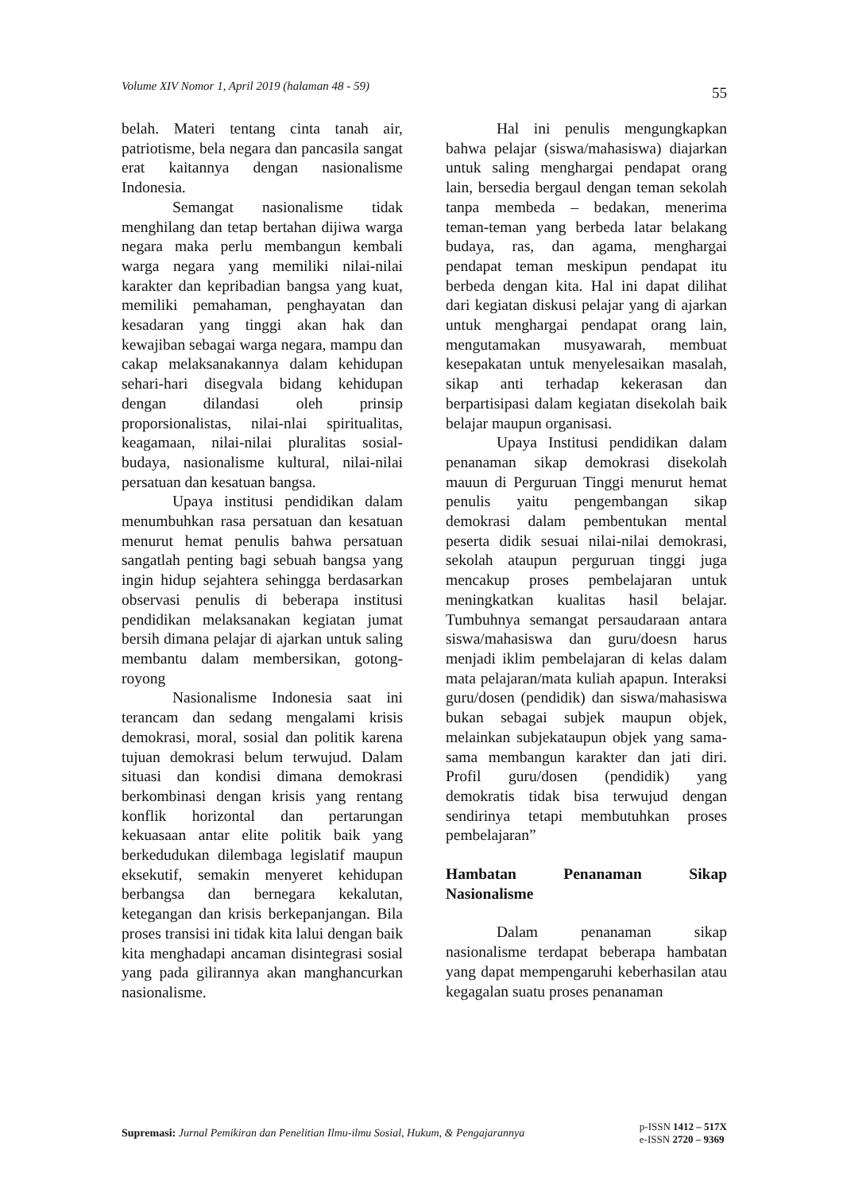Volume XIV Nomor 1, April 2019 (halaman 48 - 59) 55
belah. Materi tentang cinta tanah air, patriotisme, bela negara dan pancasila sangat erat kaitannya dengan nasionalisme Indonesia.
Semangat nasionalisme tidak menghilang dan tetap bertahan dijiwa warga negara maka perlu membangun kembali warga negara yang memiliki nilai-nilai karakter dan kepribadian bangsa yang kuat, memiliki pemahaman, penghayatan dan kesadaran yang tinggi akan hak dan kewajiban sebagai warga negara, mampu dan cakap melaksanakannya dalam kehidupan sehari-hari disegvala bidang kehidupan dengan dilandasi oleh prinsip proporsionalistas, nilai-nlai spiritualitas, keagamaan, nilai-nilai pluralitas sosial-budaya, nasionalisme kultural, nilai-nilai persatuan dan kesatuan bangsa.
Upaya institusi pendidikan dalam menumbuhkan rasa persatuan dan kesatuan menurut hemat penulis bahwa persatuan sangatlah penting bagi sebuah bangsa yang ingin hidup sejahtera sehingga berdasarkan observasi penulis di beberapa institusi pendidikan melaksanakan kegiatan jumat bersih dimana pelajar di ajarkan untuk saling membantu dalam membersikan, gotong-royong
Nasionalisme Indonesia saat ini terancam dan sedang mengalami krisis demokrasi, moral, sosial dan politik karena tujuan demokrasi belum terwujud. Dalam situasi dan kondisi dimana demokrasi berkombinasi dengan krisis yang rentang konflik horizontal dan pertarungan kekuasaan antar elite politik baik yang berkedudukan dilembaga legislatif maupun eksekutif, semakin menyeret kehidupan berbangsa dan bernegara kekalutan, ketegangan dan krisis berkepanjangan. Bila proses transisi ini tidak kita lalui dengan baik kita menghadapi ancaman disintegrasi sosial yang pada gilirannya akan manghancurkan nasionalisme.
Hal ini penulis mengungkapkan bahwa pelajar (siswa/mahasiswa) diajarkan untuk saling menghargai pendapat orang lain, bersedia bergaul dengan teman sekolah tanpa membeda – bedakan, menerima teman-teman yang berbeda latar belakang budaya, ras, dan agama, menghargai pendapat teman meskipun pendapat itu berbeda dengan kita. Hal ini dapat dilihat dari kegiatan diskusi pelajar yang di ajarkan untuk menghargai pendapat orang lain, mengutamakan musyawarah, membuat kesepakatan untuk menyelesaikan masalah, sikap anti terhadap kekerasan dan berpartisipasi dalam kegiatan disekolah baik belajar maupun organisasi.
Upaya Institusi pendidikan dalam penanaman sikap demokrasi disekolah mauun di Perguruan Tinggi menurut hemat penulis yaitu pengembangan sikap demokrasi dalam pembentukan mental peserta didik sesuai nilai-nilai demokrasi, sekolah ataupun perguruan tinggi juga mencakup proses pembelajaran untuk meningkatkan kualitas hasil belajar. Tumbuhnya semangat persaudaraan antara siswa/mahasiswa dan guru/doesn harus menjadi iklim pembelajaran di kelas dalam mata pelajaran/mata kuliah apapun. Interaksi guru/dosen (pendidik) dan siswa/mahasiswa bukan sebagai subjek maupun objek, melainkan subjekataupun objek yang sama-sama membangun karakter dan jati diri. Profil guru/dosen (pendidik) yang demokratis tidak bisa terwujud dengan sendirinya tetapi membutuhkan proses pembelajaran”
Hambatan Penanaman Sikap Nasionalisme
Dalam penanaman sikap nasionalisme terdapat beberapa hambatan yang dapat mempengaruhi keberhasilan atau kegagalan suatu proses penanaman
Supremasi: Jurnal Pemikiran dan Penelitian Ilmu-ilmu Sosial, Hukum, & Pengajarannya
p-ISSN 1412 – 517X
e-ISSN 2720 – 9369